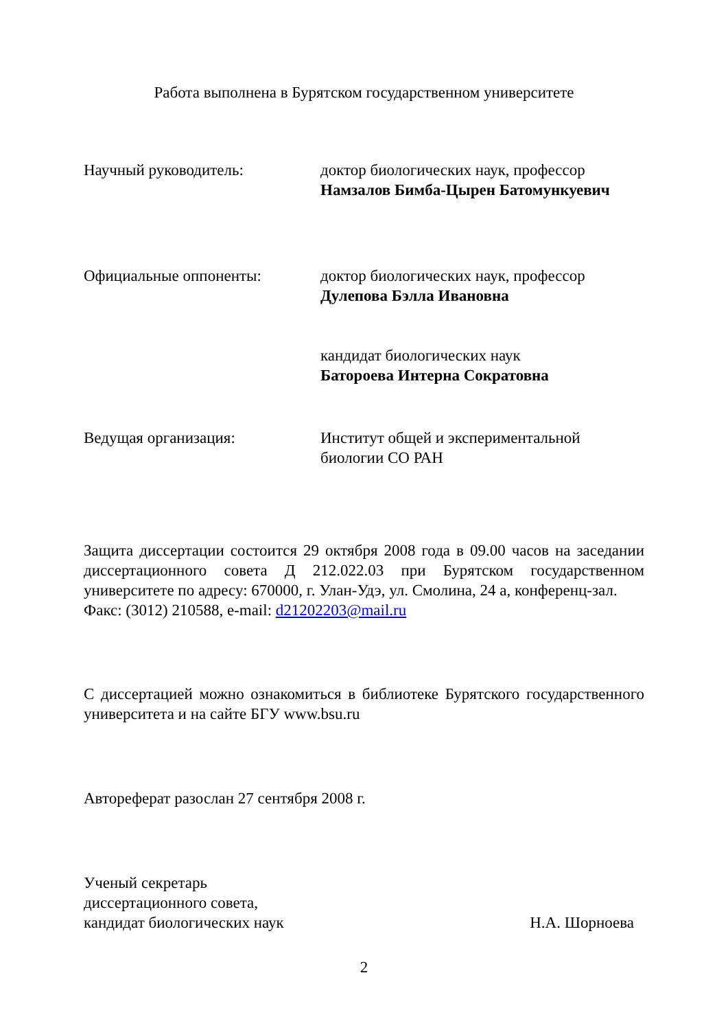Работа выполнена в Бурятском государственном университете
Научный руководитель: доктор биологических наук, профессор
Намзалов Бимба-Цырен Батомункуевич
Официальные оппоненты: доктор биологических наук, профессор
Дулепова Бэлла Ивановна
кандидат биологических наук
Батороева Интерна Сократовна
Ведущая организация: Институт общей и экспериментальной
биологии СО РАН
Защита диссертации состоится 29 октября 2008 года в 09.00 часов на заседании диссертационного совета Д 212.022.03 при Бурятском государственном университете по адресу: 670000, г. Улан-Удэ, ул. Смолина, 24 а, конференц-зал.
Факс: (3012) 210588, e-mail: d21202203@mail.ru
С диссертацией можно ознакомиться в библиотеке Бурятского государственного университета и на сайте БГУ www.bsu.ru
Автореферат разослан 27 сентября 2008 г.
Ученый секретарь
диссертационного совета,
кандидат биологических наук
Н.А. Шорноева
2